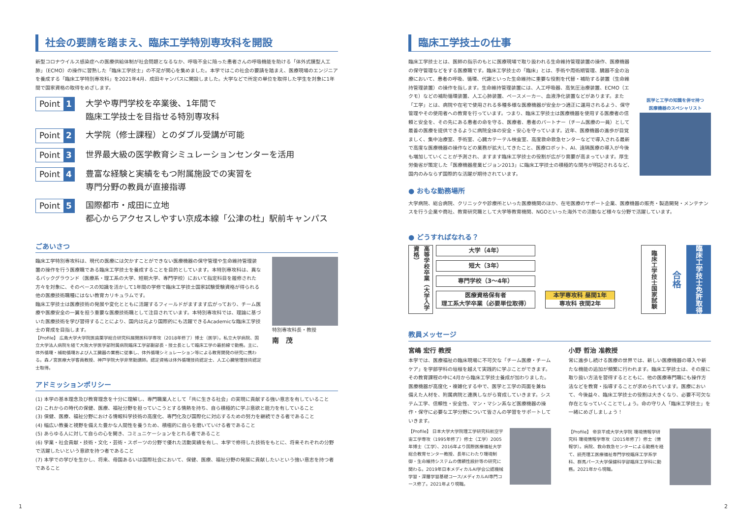社会の要請を踏まえ、臨床工学特別専攻科を開設
新型コロナウイルス感染症への医療供給体制が社会問題となるなか、呼吸不全に陥った患者さんの呼吸機能を助ける「体外式膜型人工肺」（ECMO）の操作に習熟した「臨床工学技士」の不足が関心を集めました。本学ではこの社会の要請を踏まえ、医療現場のエンジニアを養成する「臨床工学特別専攻科」を2021年4月、成田キャンパスに開設しました。大学などで所定の単位を取得した学生を対象に1年間で国家資格の取得をめざします。
Point 1 大学や専門学校を卒業後、1年間で
臨床工学技士を目指せる特別専攻科
Point 2 大学院（修士課程）とのダブル受講が可能
Point 3 世界最大級の医学教育シミュレーションセンターを活用
Point 4 豊富な経験と実績をもつ附属施設での実習を
専門分野の教員が直接指導
Point 5 国際都市・成田に立地
都心からアクセスしやすい京成本線「公津の杜」駅前キャンパス
ごあいさつ
臨床工学特別専攻科は、現代の医療には欠かすことができない医療機器の保守管理や生命維持管理装置の操作を行う医療職である臨床工学技士を養成することを目的としています。本特別専攻科は、異なるバックグラウンド（医療系・理工系の大学、短期大学、専門学校）において指定科目を履修された方々を対象に、そのベースの知識を活かして1年間の学修で臨床工学技士国家試験受験資格が得られる他の医療技術職種にはない教育カリキュラムです。
臨床工学技士は医療技術の発展や変化とともに活躍するフィールドがますます広がっており、チーム医療や医療安全の一翼を担う重要な医療技術職として注目されています。本特別専攻科では、理論に基づいた医療技術を学び習得することにより、国内は元より国際的にも活躍できるAcademicな臨床工学技士の育成を目指します。
【Profile】 広島大学大学院医歯薬学総合研究科展開医科学専攻（2018年修了）博士（医学）。私立大学病院、国立大学法人病院を経て大阪大学医学部附属病院臨床工学部副部長・技士長として臨床工学の最前線で勤務。主に、体外循環・補助循環および人工臓器の業務に従事し、体外循環シミュレーション等による教育開発の研究に携わる。森ノ宮医療大学客員教授、神戸学院大学非常勤講師。認定資格は体外循環技術認定士、人工心臓管理技術認定士取得。
特別専攻科長・教授
南　茂
アドミッションポリシー
(1) 本学の基本理念及び教育理念を十分に理解し、専門職業人として「共に生きる社会」の実現に貢献する強い意志を有していること
(2) これからの時代の保健、医療、福祉分野を担っていこうとする情熱を持ち、自ら積極的に学ぶ意欲と能力を有していること
(3) 保健、医療、福祉分野における情報科学技術の高度化、専門化及び国際化に対応するための努力を継続できる者であること
(4) 幅広い教養と視野を備えた豊かな人間性を養うため、積極的に自らを磨いていける者であること
(5) あらゆる人に対して自らの心を開き、コミュニケーションをとれる者であること
(6) 学業・社会貢献・技術・文化・芸術・スポーツの分野で優れた活動実績を有し、本学で修得した技術をもとに、将来それぞれの分野で活躍したいという意欲を持つ者であること
(7) 本学での学びを生かし、将来、母国あるいは国際社会において、保健、医療、福祉分野の発展に貢献したいという強い意志を持つ者であること
臨床工学技士の仕事
臨床工学技士とは、医師の指示のもとに医療現場で取り扱われる生命維持管理装置の操作、医療機器の保守管理などをする医療職です。臨床工学技士の「臨床」とは、手術や周術期管理、臓器不全の治療において、患者の呼吸、循環、代謝といった生命維持に重要な役割を代替・補助する装置（生命維持管理装置）の操作を指します。生命維持管理装置には、人工呼吸器、高気圧治療装置、ECMO（エクモ）などの補助循環装置、人工心肺装置、ペースメーカー、血液浄化装置などがあります。また「工学」とは、病院や在宅で使用される多種多様な医療機器が安全かつ適正に運用されるよう、保守管理やその使用者への教育を行っています。つまり、臨床工学技士は医療機器を使用する医療者の信頼と安全を、その先にある患者の命を守る、医療者、患者のパートナー（チーム医療の一員）として最善の医療を提供できるように病院全体の安全・安心を守っています。近年、医療機器の進歩が目覚ましく、集中治療室、手術室、心臓カテーテル検査室、高度救命救急センターなどで導入される最新で高度な医療機器の操作などの業務が拡大してきたこと、医療ロボット、AI、遠隔医療の導入が今後も増加していくことが予測され、ますます臨床工学技士の役割が広がり需要が高まっています。厚生労働省が策定した「医療機器産業ビジョン2013」に臨床工学技士の積極的な関与が明記されるなど、国内のみならず国際的な活躍が期待されています。
医学と工学の知識を併せ持つ
医療機器のスペシャリスト
● おもな勤務場所
大学病院、総合病院、クリニックや診療所といった医療機関のほか、在宅医療のサポート企業、医療機器の販売・製造開発・メンテナンスを行う企業や商社、教育研究職として大学等教育機関、NGOといった海外での活動など様々な分野で活躍しています。
● どうすればなれる？
高等学校卒業（大学入学資格）
大学（4年）
短大（3年）
専門学校（3〜4年）
医療資格保有者
理工系大学卒業（必要単位取得）
本学専攻科 昼間1年
専攻科 夜間2年
臨床工学技士国家試験
合格
臨床工学技士免許取得
教員メッセージ
宮嶋 宏行 教授
本学では、医療福祉の臨床現場に不可欠な「チーム医療・チームケア」を学部学科の垣根を越えて実践的に学ぶことができます。その教育課程の中に4月から臨床工学技士養成が加わりました。医療機器が高度化・複雑化する中で、医学と工学の両面を兼ね備えた人材を、附属病院と連携しながら育成していきます。システム工学、信頼性・安全性、マン・マシン系など医療機器の操作・保守に必要な工学分野について皆さんの学習をサポートしていきます。
【Profile】 日本大学大学院理工学研究科航空宇宙工学専攻（1995年修了）修士（工学）2005年博士（工学）、2016年より国際医療福祉大学総合教育センター教授、長年にわたり環境制御・生命維持システムの信頼性設計等の研究に関わる。2019年日本メディカルAI学会公認機械学習・深層学習基礎コース/メディカルAI専門コース修了。2021年より現職。
小野 哲治 准教授
常に進歩し続ける医療の世界では、新しい医療機器の導入や新たな機能の追加が頻繁に行われます。臨床工学技士は、その度に取り扱い方法を習得するとともに、他の医療専門職にも操作方法などを教育・指導することが求められています。医療において、今後益々、臨床工学技士の役割は大きくなり、必要不可欠な存在となっていくことでしょう。命の守り人「臨床工学技士」を一緒にめざしましょう！
【Profile】 帝京平成大学大学院 環境情報学研究科 環境情報学専攻（2015年修了）修士（情報学）。病院、救命救急センターによる勤務を経て、読売理工医療福祉専門学校臨床工学系学科、群馬パース大学保健科学部臨床工学科に勤務。2021年から現職。
1 2